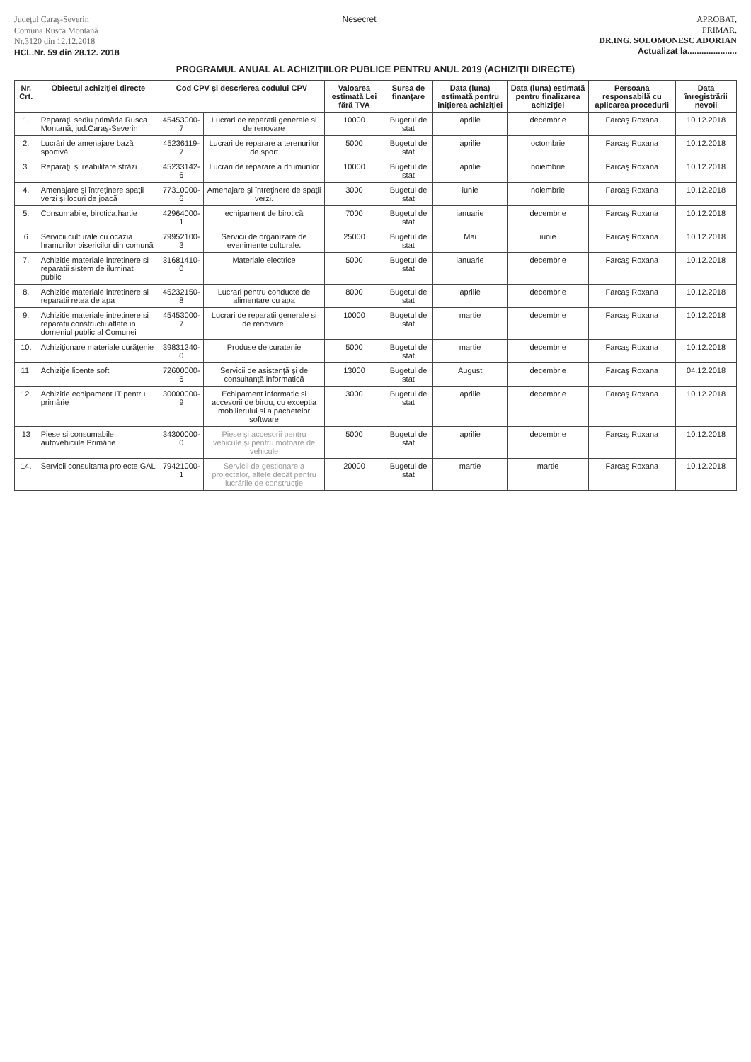Judeţul Caraş-Severin
Comuna Rusca Montană
Nr.3120 din 12.12.2018
HCL.Nr. 59 din 28.12. 2018
Nesecret APROBAT,
PRIMAR,
DR.ING. SOLOMONESC ADORIAN
Actualizat la.....................
PROGRAMUL ANUAL AL ACHIZIŢIILOR PUBLICE PENTRU ANUL 2019 (ACHIZIŢII DIRECTE)
| Nr. Crt. | Obiectul achiziţiei directe | Cod CPV şi descrierea codului CPV | | Valoarea estimată Lei fără TVA | Sursa de finanţare | Data (luna) estimată pentru iniţierea achiziţiei | Data (luna) estimată pentru finalizarea achiziţiei | Persoana responsabilă cu aplicarea procedurii | Data înregistrării nevoii |
| --- | --- | --- | --- | --- | --- | --- | --- | --- | --- |
| 1. | Reparaţii sediu primăria Rusca Montană, jud.Caraş-Severin | 45453000-7 | Lucrari de reparatii generale si de renovare | 10000 | Bugetul de stat | aprilie | decembrie | Farcaş Roxana | 10.12.2018 |
| 2. | Lucrări de amenajare bază sportivă | 45236119-7 | Lucrari de reparare a terenurilor de sport | 5000 | Bugetul de stat | aprilie | octombrie | Farcaş Roxana | 10.12.2018 |
| 3. | Reparaţii şi reabilitare străzi | 45233142-6 | Lucrari de reparare a drumurilor | 10000 | Bugetul de stat | aprilie | noiembrie | Farcaş Roxana | 10.12.2018 |
| 4. | Amenajare şi întreţinere spaţii verzi şi locuri de joacă | 77310000-6 | Amenajare şi întreţinere de spaţii verzi. | 3000 | Bugetul de stat | iunie | noiembrie | Farcaş Roxana | 10.12.2018 |
| 5. | Consumabile, birotica,hartie | 42964000-1 | echipament de birotică | 7000 | Bugetul de stat | ianuarie | decembrie | Farcaş Roxana | 10.12.2018 |
| 6 | Servicii culturale cu ocazia hramurilor bisericilor din comună | 79952100-3 | Servicii de organizare de evenimente culturale. | 25000 | Bugetul de stat | Mai | iunie | Farcaş Roxana | 10.12.2018 |
| 7. | Achizitie materiale intretinere si reparatii sistem de iluminat public | 31681410-0 | Materiale electrice | 5000 | Bugetul de stat | ianuarie | decembrie | Farcaş Roxana | 10.12.2018 |
| 8. | Achizitie materiale intretinere si reparatii retea de apa | 45232150-8 | Lucrari pentru conducte de alimentare cu apa | 8000 | Bugetul de stat | aprilie | decembrie | Farcaş Roxana | 10.12.2018 |
| 9. | Achizitie materiale intretinere si reparatii constructii aflate in domeniul public al Comunei | 45453000-7 | Lucrari de reparatii generale si de renovare. | 10000 | Bugetul de stat | martie | decembrie | Farcaş Roxana | 10.12.2018 |
| 10. | Achiziţionare materiale curăţenie | 39831240-0 | Produse de curatenie | 5000 | Bugetul de stat | martie | decembrie | Farcaş Roxana | 10.12.2018 |
| 11. | Achiziţie licente soft | 72600000-6 | Servicii de asistenţă şi de consultanţă informatică | 13000 | Bugetul de stat | August | decembrie | Farcaş Roxana | 04.12.2018 |
| 12. | Achizitie echipament IT pentru primărie | 30000000-9 | Echipament informatic si accesorii de birou, cu exceptia mobilierului si a pachetelor software | 3000 | Bugetul de stat | aprilie | decembrie | Farcaş Roxana | 10.12.2018 |
| 13 | Piese si consumabile autovehicule Primărie | 34300000-0 | Piese şi accesorii pentru vehicule şi pentru motoare de vehicule | 5000 | Bugetul de stat | aprilie | decembrie | Farcaş Roxana | 10.12.2018 |
| 14. | Servicii consultanta proiecte GAL | 79421000-1 | Servicii de gestionare a proiectelor, altele decât pentru lucrările de construcţie | 20000 | Bugetul de stat | martie | martie | Farcaş Roxana | 10.12.2018 |